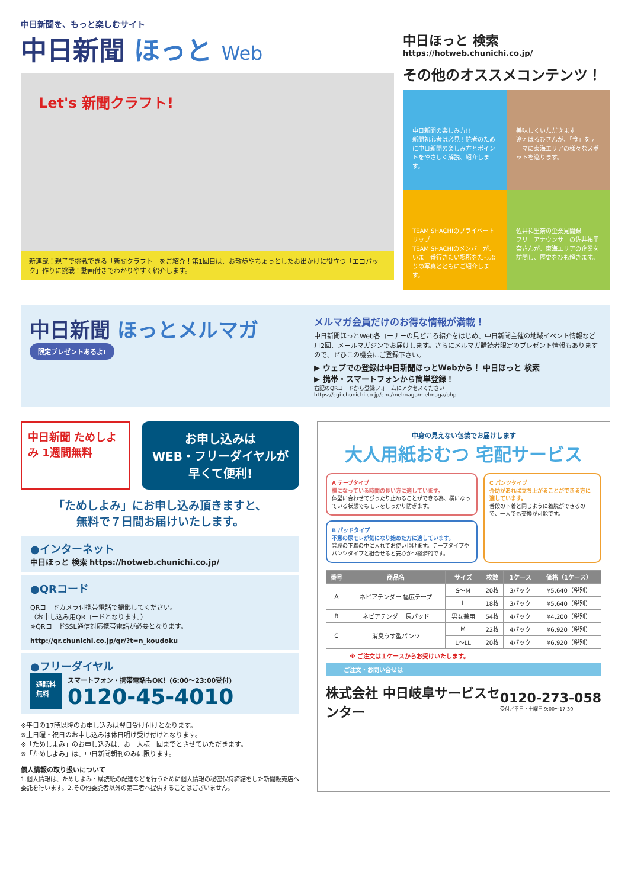中日新聞を、もっと楽しむサイト
中日新聞 ほっと Web
Let's 新聞クラフト!
新連載！親子で挑戦できる「新聞クラフト」をご紹介！第1回目は、お散歩やちょっとしたお出かけに役立つ「エコバック」作りに挑戦！動画付きでわかりやすく紹介します。
中日ほっと 検索
https://hotweb.chunichi.co.jp/
その他のオススメコンテンツ！
中日新聞の楽しみ方!!
新聞初心者は必見！読者のために中日新聞の楽しみ方とポイントをやさしく解説、紹介します。
美味しくいただきます
遼河はるひさんが、「食」をテーマに東海エリアの様々なスポットを巡ります。
TEAM SHACHIのプライベートリップ
TEAM SHACHIのメンバーが、いま一番行きたい場所をたっぷりの写真とともにご紹介します。
佐井祐里奈の企業見聞録
フリーアナウンサーの佐井祐里奈さんが、東海エリアの企業を訪問し、歴史をひも解きます。
中日新聞 ほっとメルマガ
限定プレゼントあるよ!
メルマガ会員だけのお得な情報が満載！
中日新聞ほっとWeb各コーナーの見どころ紹介をはじめ、中日新聞主催の地域イベント情報など月2回、メールマガジンでお届けします。さらにメルマガ購読者限定のプレゼント情報もありますので、ぜひこの機会にご登録下さい。
▶ ウェブでの登録は中日新聞ほっとWebから！ 中日ほっと 検索
▶ 携帯・スマートフォンから簡単登録！
右記のQRコードから登録フォームにアクセスください
https://cgi.chunichi.co.jp/chu/melmaga/melmaga/php
中日新聞 ためしよみ 1週間無料
お申し込みは
WEB・フリーダイヤルが
早くて便利!
「ためしよみ」にお申し込み頂きますと、
無料で７日間お届けいたします。
●インターネット
中日ほっと 検索 https://hotweb.chunichi.co.jp/
●QRコード
QRコードカメラ付携帯電話で撮影してください。
（お申し込み用QRコードとなります。）
※QRコードSSL通信対応携帯電話が必要となります。
http://qr.chunichi.co.jp/qr/?t=n_koudoku
●フリーダイヤル
通話料
無料
スマートフォン・携帯電話もOK！(6:00〜23:00受付)
0120-45-4010
※平日の17時以降のお申し込みは翌日受け付けとなります。
※土日曜・祝日のお申し込みは休日明け受け付けとなります。
※「ためしよみ」のお申し込みは、お一人様一回までとさせていただきます。
※「ためしよみ」は、中日新聞朝刊のみに限ります。
個人情報の取り扱いについて
1.個人情報は、ためしよみ・購読紙の配達などを行うために個人情報の秘密保持締結をした新聞販売店へ委託を行います。2.その他委託者以外の第三者へ提供することはございません。
中身の見えない包装でお届けします
大人用紙おむつ 宅配サービス
A テープタイプ
横になっている時間の長い方に適しています。
体型に合わせてぴったり止めることができる為、横になっている状態でもモレをしっかり防ぎます。
B パッドタイプ
不意の尿モレが気になり始めた方に適しています。
普段の下着の中に入れてお使い頂けます。テープタイプやパンツタイプと組合せると安心かつ経済的です。
C パンツタイプ
介助があれば立ち上がることができる方に適しています。
普段の下着と同じように着脱ができるので、一人でも交換が可能です。
| 番号 | 商品名 | サイズ | 枚数 | 1ケース | 価格（1ケース） |
| --- | --- | --- | --- | --- | --- |
| A | ネピアテンダー 幅広テープ | S〜M | 20枚 | 3パック | ¥5,640（税別） |
| | | L | 18枚 | 3パック | ¥5,640（税別） |
| B | ネピアテンダー 尿パッド | 男女兼用 | 54枚 | 4パック | ¥4,200（税別） |
| C | 消臭うす型パンツ | M | 22枚 | 4パック | ¥6,920（税別） |
| | | L〜LL | 20枚 | 4パック | ¥6,920（税別） |
※ ご注文は１ケースからお受けいたします。
ご注文・お問い合せは
株式会社 中日岐阜サービスセンター
0120-273-058
受付／平日・土曜日 9:00〜17:30